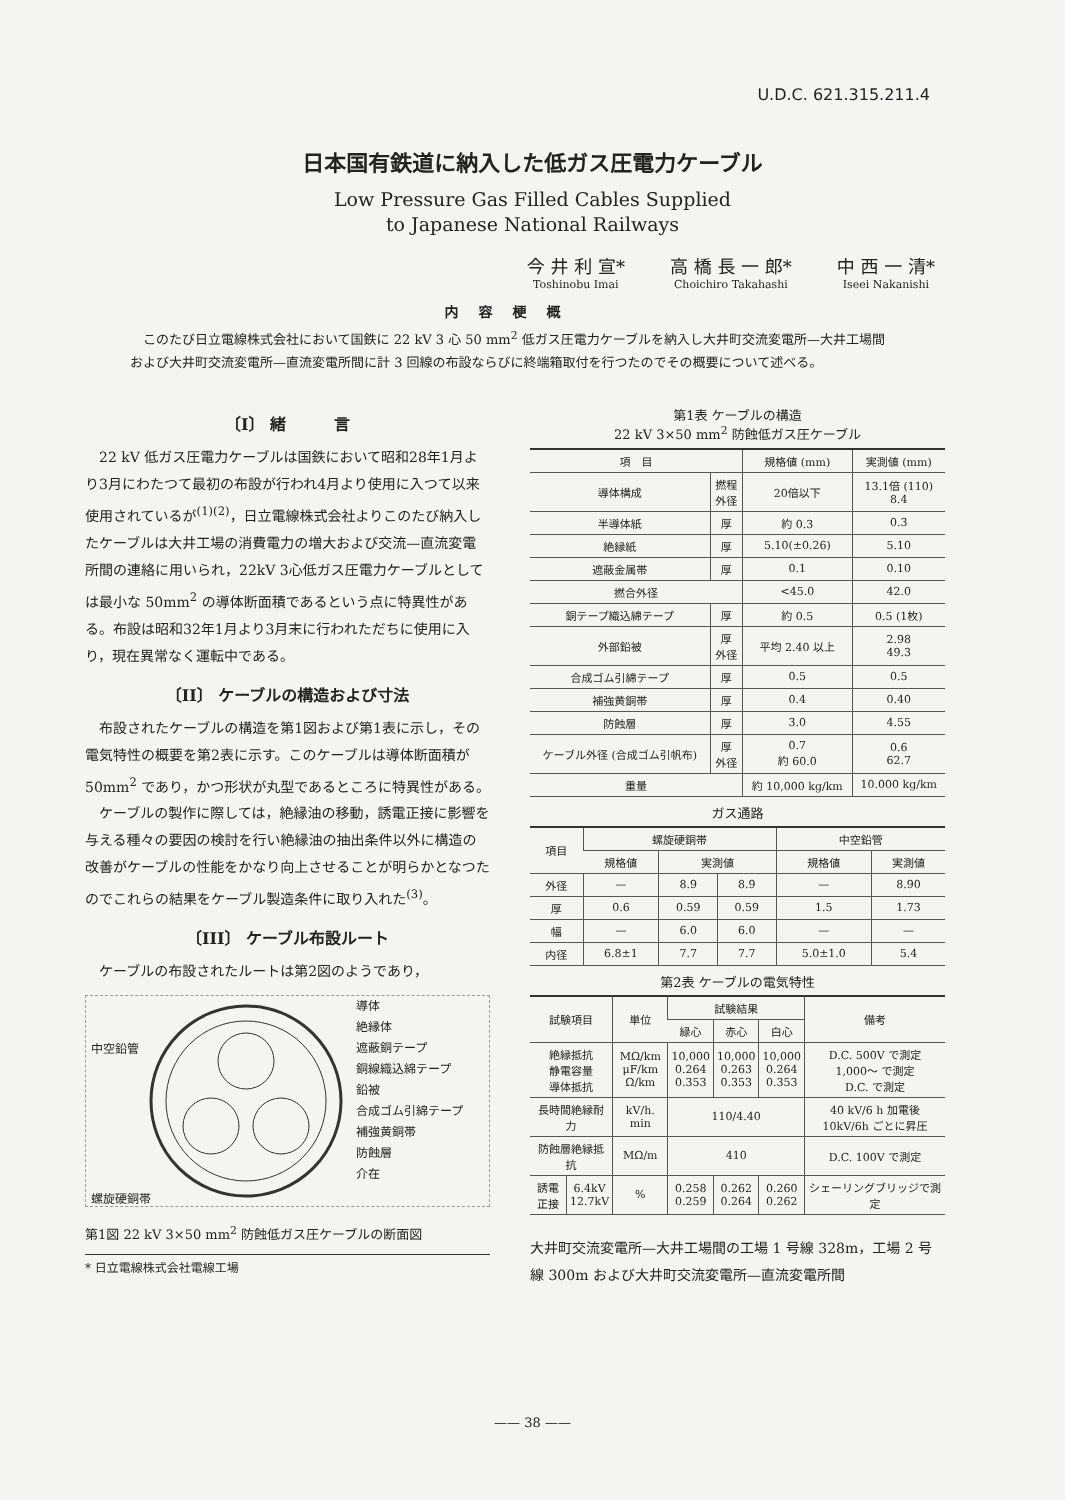U.D.C. 621.315.211.4
日本国有鉄道に納入した低ガス圧電力ケーブル
Low Pressure Gas Filled Cables Supplied
to Japanese National Railways
今 井 利 宣*
Toshinobu Imai
高 橋 長 一 郎*
Choichiro Takahashi
中 西 一 清*
Iseei Nakanishi
内容梗概
このたび日立電線株式会社において国鉄に 22 kV 3 心 50 mm<sup>2</sup> 低ガス圧電力ケーブルを納入し大井町交流変電所—大井工場間および大井町交流変電所—直流変電所間に計 3 回線の布設ならびに終端箱取付を行つたのでその概要について述べる。
〔I〕 緒　　　言
22 kV 低ガス圧電力ケーブルは国鉄において昭和28年1月より3月にわたつて最初の布設が行われ4月より使用に入つて以来使用されているが<sup>(1)(2)</sup>，日立電線株式会社よりこのたび納入したケーブルは大井工場の消費電力の増大および交流—直流変電所間の連絡に用いられ，22kV 3心低ガス圧電力ケーブルとしては最小な 50mm<sup>2</sup> の導体断面積であるという点に特異性がある。布設は昭和32年1月より3月末に行われただちに使用に入り，現在異常なく運転中である。
〔II〕 ケーブルの構造および寸法
布設されたケーブルの構造を第1図および第1表に示し，その電気特性の概要を第2表に示す。このケーブルは導体断面積が 50mm<sup>2</sup> であり，かつ形状が丸型であるところに特異性がある。
ケーブルの製作に際しては，絶縁油の移動，誘電正接に影響を与える種々の要因の検討を行い絶縁油の抽出条件以外に構造の改善がケーブルの性能をかなり向上させることが明らかとなつたのでこれらの結果をケーブル製造条件に取り入れた<sup>(3)</sup>。
〔III〕 ケーブル布設ルート
ケーブルの布設されたルートは第2図のようであり，
導体
絶縁体
遮蔽銅テープ
銅線織込綿テープ
鉛被
合成ゴム引綿テープ
補強黄銅帯
防蝕層
介在
中空鉛管
螺旋硬銅帯
第1図 22 kV 3×50 mm<sup>2</sup> 防蝕低ガス圧ケーブルの断面図
* 日立電線株式会社電線工場
第1表 ケーブルの構造
22 kV 3×50 mm<sup>2</sup> 防蝕低ガス圧ケーブル
| 項 目 | | 規格値 (mm) | 実測値 (mm) |
| --- | --- | --- | --- |
| 導体構成 | 撚程 外径 | 20倍以下 | 13.1倍 (110) 8.4 |
| 半導体紙 | 厚 | 約 0.3 | 0.3 |
| 絶縁紙 | 厚 | 5.10(±0.26) | 5.10 |
| 遮蔽金属帯 | 厚 | 0.1 | 0.10 |
| 撚合外径 | | <45.0 | 42.0 |
| 銅テープ織込綿テープ | 厚 | 約 0.5 | 0.5 (1枚) |
| 外部鉛被 | 厚 外径 | 平均 2.40 以上 | 2.98 49.3 |
| 合成ゴム引綿テープ | 厚 | 0.5 | 0.5 |
| 補強黄銅帯 | 厚 | 0.4 | 0.40 |
| 防蝕層 | 厚 | 3.0 | 4.55 |
| ケーブル外径 (合成ゴム引帆布) | 厚 外径 | 0.7 約 60.0 | 0.6 62.7 |
| 重量 | | 約 10,000 kg/km | 10.000 kg/km |
ガス通路
| 項目 | 螺旋硬銅帯 | | | 中空鉛管 | |
| --- | --- | --- | --- | --- | --- |
| | 規格値 | 実測値 | | 規格値 | 実測値 |
| 外径 | — | 8.9 | 8.9 | — | 8.90 |
| 厚 | 0.6 | 0.59 | 0.59 | 1.5 | 1.73 |
| 幅 | — | 6.0 | 6.0 | — | — |
| 内径 | 6.8±1 | 7.7 | 7.7 | 5.0±1.0 | 5.4 |
第2表 ケーブルの電気特性
| 試験項目 | | 単位 | 試験結果 | | | 備考 |
| --- | --- | --- | --- | --- | --- | --- |
| | | | 緑心 | 赤心 | 白心 | |
| 絶縁抵抗 静電容量 導体抵抗 | | MΩ/km μF/km Ω/km | 10,000 0.264 0.353 | 10,000 0.263 0.353 | 10,000 0.264 0.353 | D.C. 500V で測定 1,000～ で測定 D.C. で測定 |
| 長時間絶縁耐力 | | kV/h. min | 110/4.40 | | | 40 kV/6 h 加電後 10kV/6h ごとに昇圧 |
| 防蝕層絶縁抵抗 | | MΩ/m | 410 | | | D.C. 100V で測定 |
| 誘電正接 | 6.4kV 12.7kV | % | 0.258 0.259 | 0.262 0.264 | 0.260 0.262 | シェーリングブリッジで測定 |
大井町交流変電所—大井工場間の工場 1 号線 328m，工場 2 号線 300m および大井町交流変電所—直流変電所間
—— 38 ——